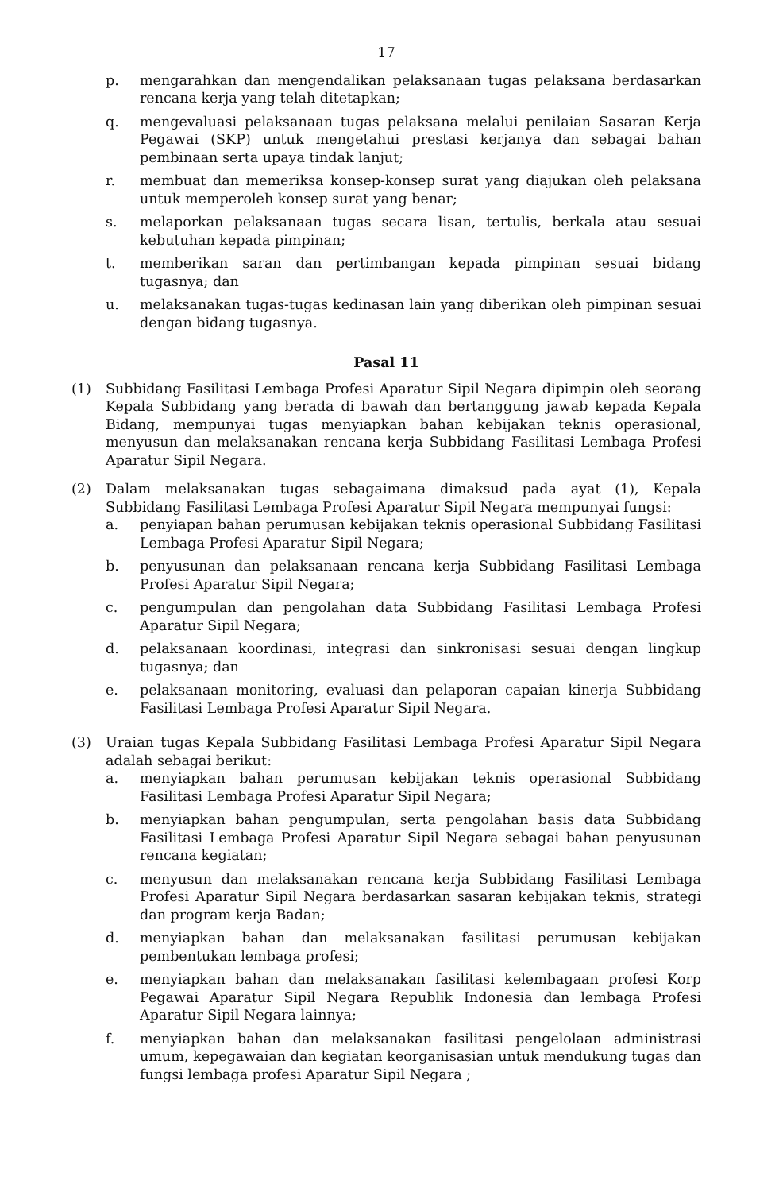17
p. mengarahkan dan mengendalikan pelaksanaan tugas pelaksana berdasarkan rencana kerja yang telah ditetapkan;
q. mengevaluasi pelaksanaan tugas pelaksana melalui penilaian Sasaran Kerja Pegawai (SKP) untuk mengetahui prestasi kerjanya dan sebagai bahan pembinaan serta upaya tindak lanjut;
r. membuat dan memeriksa konsep-konsep surat yang diajukan oleh pelaksana untuk memperoleh konsep surat yang benar;
s. melaporkan pelaksanaan tugas secara lisan, tertulis, berkala atau sesuai kebutuhan kepada pimpinan;
t. memberikan saran dan pertimbangan kepada pimpinan sesuai bidang tugasnya; dan
u. melaksanakan tugas-tugas kedinasan lain yang diberikan oleh pimpinan sesuai dengan bidang tugasnya.
Pasal 11
(1) Subbidang Fasilitasi Lembaga Profesi Aparatur Sipil Negara dipimpin oleh seorang Kepala Subbidang yang berada di bawah dan bertanggung jawab kepada Kepala Bidang, mempunyai tugas menyiapkan bahan kebijakan teknis operasional, menyusun dan melaksanakan rencana kerja Subbidang Fasilitasi Lembaga Profesi Aparatur Sipil Negara.
(2) Dalam melaksanakan tugas sebagaimana dimaksud pada ayat (1), Kepala Subbidang Fasilitasi Lembaga Profesi Aparatur Sipil Negara mempunyai fungsi:
a. penyiapan bahan perumusan kebijakan teknis operasional Subbidang Fasilitasi Lembaga Profesi Aparatur Sipil Negara;
b. penyusunan dan pelaksanaan rencana kerja Subbidang Fasilitasi Lembaga Profesi Aparatur Sipil Negara;
c. pengumpulan dan pengolahan data Subbidang Fasilitasi Lembaga Profesi Aparatur Sipil Negara;
d. pelaksanaan koordinasi, integrasi dan sinkronisasi sesuai dengan lingkup tugasnya; dan
e. pelaksanaan monitoring, evaluasi dan pelaporan capaian kinerja Subbidang Fasilitasi Lembaga Profesi Aparatur Sipil Negara.
(3) Uraian tugas Kepala Subbidang Fasilitasi Lembaga Profesi Aparatur Sipil Negara adalah sebagai berikut:
a. menyiapkan bahan perumusan kebijakan teknis operasional Subbidang Fasilitasi Lembaga Profesi Aparatur Sipil Negara;
b. menyiapkan bahan pengumpulan, serta pengolahan basis data Subbidang Fasilitasi Lembaga Profesi Aparatur Sipil Negara sebagai bahan penyusunan rencana kegiatan;
c. menyusun dan melaksanakan rencana kerja Subbidang Fasilitasi Lembaga Profesi Aparatur Sipil Negara berdasarkan sasaran kebijakan teknis, strategi dan program kerja Badan;
d. menyiapkan bahan dan melaksanakan fasilitasi perumusan kebijakan pembentukan lembaga profesi;
e. menyiapkan bahan dan melaksanakan fasilitasi kelembagaan profesi Korp Pegawai Aparatur Sipil Negara Republik Indonesia dan lembaga Profesi Aparatur Sipil Negara lainnya;
f. menyiapkan bahan dan melaksanakan fasilitasi pengelolaan administrasi umum, kepegawaian dan kegiatan keorganisasian untuk mendukung tugas dan fungsi lembaga profesi Aparatur Sipil Negara ;